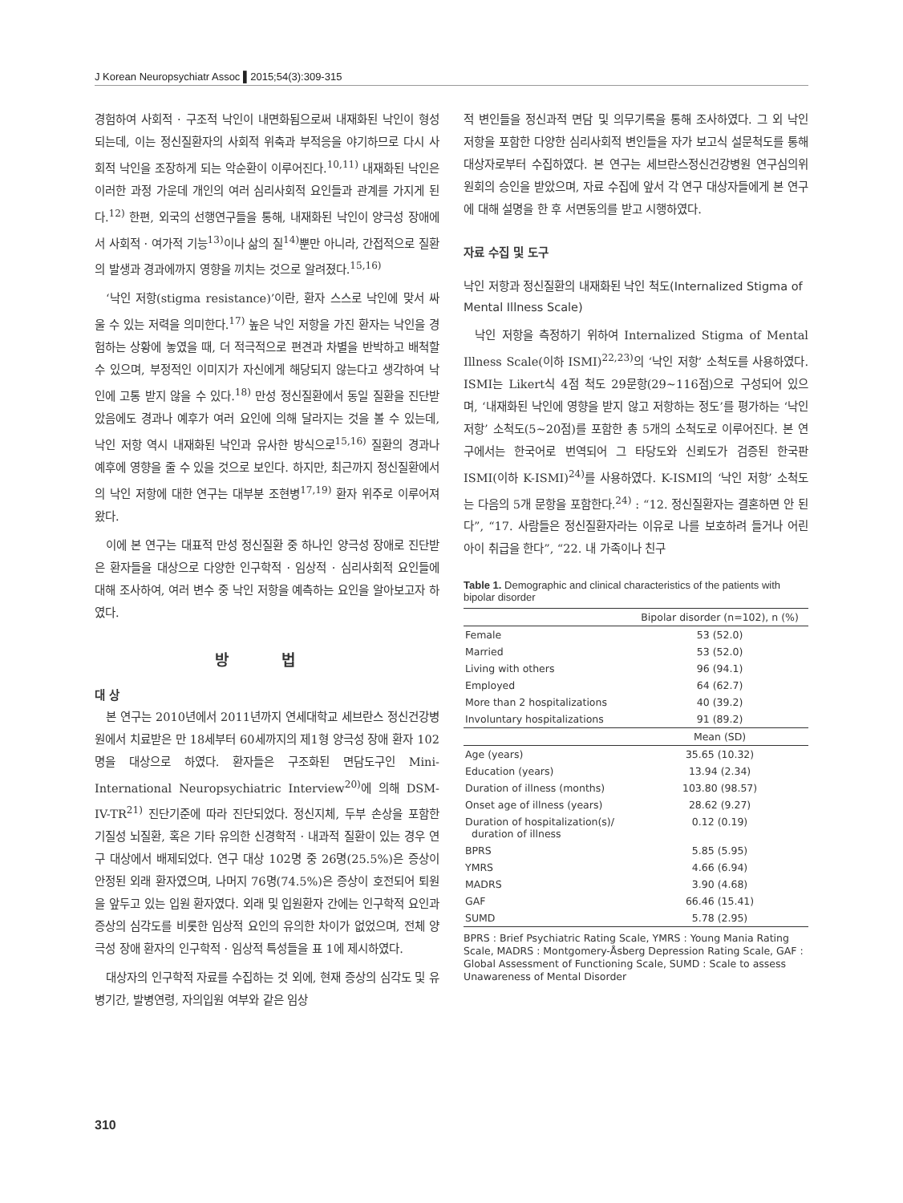J Korean Neuropsychiatr Assoc ▌2015;54(3):309-315
경험하여 사회적 · 구조적 낙인이 내면화됨으로써 내재화된 낙인이 형성되는데, 이는 정신질환자의 사회적 위축과 부적응을 야기하므로 다시 사회적 낙인을 조장하게 되는 악순환이 이루어진다.<sup>10,11)</sup> 내재화된 낙인은 이러한 과정 가운데 개인의 여러 심리사회적 요인들과 관계를 가지게 된다.<sup>12)</sup> 한편, 외국의 선행연구들을 통해, 내재화된 낙인이 양극성 장애에서 사회적 · 여가적 기능<sup>13)</sup>이나 삶의 질<sup>14)</sup>뿐만 아니라, 간접적으로 질환의 발생과 경과에까지 영향을 끼치는 것으로 알려졌다.<sup>15,16)</sup>
‘낙인 저항(stigma resistance)’이란, 환자 스스로 낙인에 맞서 싸울 수 있는 저력을 의미한다.<sup>17)</sup> 높은 낙인 저항을 가진 환자는 낙인을 경험하는 상황에 놓였을 때, 더 적극적으로 편견과 차별을 반박하고 배척할 수 있으며, 부정적인 이미지가 자신에게 해당되지 않는다고 생각하여 낙인에 고통 받지 않을 수 있다.<sup>18)</sup> 만성 정신질환에서 동일 질환을 진단받았음에도 경과나 예후가 여러 요인에 의해 달라지는 것을 볼 수 있는데, 낙인 저항 역시 내재화된 낙인과 유사한 방식으로<sup>15,16)</sup> 질환의 경과나 예후에 영향을 줄 수 있을 것으로 보인다. 하지만, 최근까지 정신질환에서의 낙인 저항에 대한 연구는 대부분 조현병<sup>17,19)</sup> 환자 위주로 이루어져 왔다.
이에 본 연구는 대표적 만성 정신질환 중 하나인 양극성 장애로 진단받은 환자들을 대상으로 다양한 인구학적 · 임상적 · 심리사회적 요인들에 대해 조사하여, 여러 변수 중 낙인 저항을 예측하는 요인을 알아보고자 하였다.
방 법
대 상
본 연구는 2010년에서 2011년까지 연세대학교 세브란스 정신건강병원에서 치료받은 만 18세부터 60세까지의 제1형 양극성 장애 환자 102명을 대상으로 하였다. 환자들은 구조화된 면담도구인 Mini-International Neuropsychiatric Interview<sup>20)</sup>에 의해 DSM-IV-TR<sup>21)</sup> 진단기준에 따라 진단되었다. 정신지체, 두부 손상을 포함한 기질성 뇌질환, 혹은 기타 유의한 신경학적 · 내과적 질환이 있는 경우 연구 대상에서 배제되었다. 연구 대상 102명 중 26명(25.5%)은 증상이 안정된 외래 환자였으며, 나머지 76명(74.5%)은 증상이 호전되어 퇴원을 앞두고 있는 입원 환자였다. 외래 및 입원환자 간에는 인구학적 요인과 증상의 심각도를 비롯한 임상적 요인의 유의한 차이가 없었으며, 전체 양극성 장애 환자의 인구학적 · 임상적 특성들을 표 1에 제시하였다.
대상자의 인구학적 자료를 수집하는 것 외에, 현재 증상의 심각도 및 유병기간, 발병연령, 자의입원 여부와 같은 임상
적 변인들을 정신과적 면담 및 의무기록을 통해 조사하였다. 그 외 낙인 저항을 포함한 다양한 심리사회적 변인들을 자가 보고식 설문척도를 통해 대상자로부터 수집하였다. 본 연구는 세브란스정신건강병원 연구심의위원회의 승인을 받았으며, 자료 수집에 앞서 각 연구 대상자들에게 본 연구에 대해 설명을 한 후 서면동의를 받고 시행하였다.
자료 수집 및 도구
낙인 저항과 정신질환의 내재화된 낙인 척도(Internalized Stigma of Mental Illness Scale)
낙인 저항을 측정하기 위하여 Internalized Stigma of Mental Illness Scale(이하 ISMI)<sup>22,23)</sup>의 ‘낙인 저항’ 소척도를 사용하였다. ISMI는 Likert식 4점 척도 29문항(29~116점)으로 구성되어 있으며, ‘내재화된 낙인에 영향을 받지 않고 저항하는 정도’를 평가하는 ‘낙인 저항’ 소척도(5~20점)를 포함한 총 5개의 소척도로 이루어진다. 본 연구에서는 한국어로 번역되어 그 타당도와 신뢰도가 검증된 한국판 ISMI(이하 K-ISMI)<sup>24)</sup>를 사용하였다. K-ISMI의 ‘낙인 저항’ 소척도는 다음의 5개 문항을 포함한다.<sup>24)</sup> : “12. 정신질환자는 결혼하면 안 된다”, “17. 사람들은 정신질환자라는 이유로 나를 보호하려 들거나 어린 아이 취급을 한다”, “22. 내 가족이나 친구
Table 1. Demographic and clinical characteristics of the patients with bipolar disorder
| | Bipolar disorder (n=102), n (%) |
| --- | --- |
| Female | 53 (52.0) |
| Married | 53 (52.0) |
| Living with others | 96 (94.1) |
| Employed | 64 (62.7) |
| More than 2 hospitalizations | 40 (39.2) |
| Involuntary hospitalizations | 91 (89.2) |
| | Mean (SD) |
| Age (years) | 35.65 (10.32) |
| Education (years) | 13.94 (2.34) |
| Duration of illness (months) | 103.80 (98.57) |
| Onset age of illness (years) | 28.62 (9.27) |
| Duration of hospitalization(s)/ duration of illness | 0.12 (0.19) |
| BPRS | 5.85 (5.95) |
| YMRS | 4.66 (6.94) |
| MADRS | 3.90 (4.68) |
| GAF | 66.46 (15.41) |
| SUMD | 5.78 (2.95) |
BPRS : Brief Psychiatric Rating Scale, YMRS : Young Mania Rating Scale, MADRS : Montgomery-Åsberg Depression Rating Scale, GAF : Global Assessment of Functioning Scale, SUMD : Scale to assess Unawareness of Mental Disorder
310